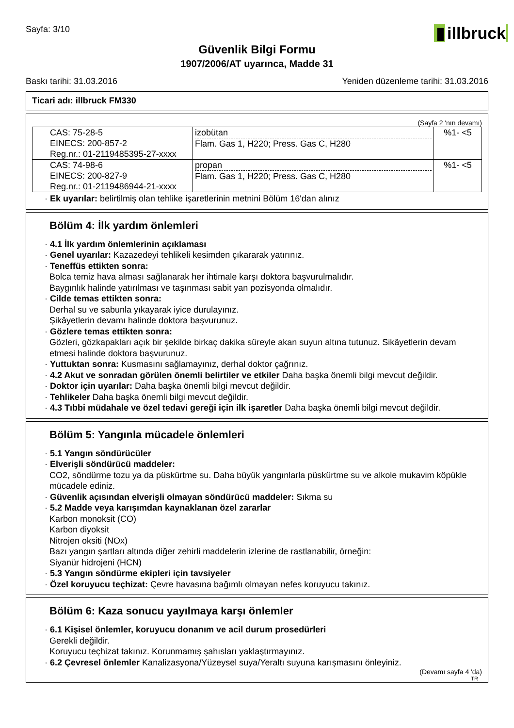Sayfa: 3/10
▮ illbruck
Güvenlik Bilgi Formu
1907/2006/AT uyarınca, Madde 31
Baskı tarihi: 31.03.2016 Yeniden düzenleme tarihi: 31.03.2016
Ticari adı: illbruck FM330
(Sayfa 2 'nın devamı)
| CAS: 75-28-5 EINECS: 200-857-2 Reg.nr.: 01-2119485395-27-xxxx | izobütan Flam. Gas 1, H220; Press. Gas C, H280 | %1- <5 |
| CAS: 74-98-6 EINECS: 200-827-9 Reg.nr.: 01-2119486944-21-xxxx | propan Flam. Gas 1, H220; Press. Gas C, H280 | %1- <5 |
· Ek uyarılar: belirtilmiş olan tehlike işaretlerinin metnini Bölüm 16'dan alınız
Bölüm 4: İlk yardım önlemleri
· 4.1 İlk yardım önlemlerinin açıklaması
· Genel uyarılar: Kazazedeyi tehlikeli kesimden çıkararak yatırınız.
· Teneffüs ettikten sonra:
Bolca temiz hava alması sağlanarak her ihtimale karşı doktora başvurulmalıdır.
Baygınlık halinde yatırılması ve taşınması sabit yan pozisyonda olmalıdır.
· Cilde temas ettikten sonra:
Derhal su ve sabunla yıkayarak iyice durulayınız.
Şikâyetlerin devamı halinde doktora başvurunuz.
· Gözlere temas ettikten sonra:
Gözleri, gözkapakları açık bir şekilde birkaç dakika süreyle akan suyun altına tutunuz. Sikâyetlerin devam etmesi halinde doktora başvurunuz.
· Yuttuktan sonra: Kusmasını sağlamayınız, derhal doktor çağrınız.
· 4.2 Akut ve sonradan görülen önemli belirtiler ve etkiler Daha başka önemli bilgi mevcut değildir.
· Doktor için uyarılar: Daha başka önemli bilgi mevcut değildir.
· Tehlikeler Daha başka önemli bilgi mevcut değildir.
· 4.3 Tıbbi müdahale ve özel tedavi gereği için ilk işaretler Daha başka önemli bilgi mevcut değildir.
Bölüm 5: Yangınla mücadele önlemleri
· 5.1 Yangın söndürücüler
· Elverişli söndürücü maddeler:
CO2, söndürme tozu ya da püskürtme su. Daha büyük yangınlarla püskürtme su ve alkole mukavim köpükle mücadele ediniz.
· Güvenlik açısından elverişli olmayan söndürücü maddeler: Sıkma su
· 5.2 Madde veya karışımdan kaynaklanan özel zararlar
Karbon monoksit (CO)
Karbon diyoksit
Nitrojen oksiti (NOx)
Bazı yangın şartları altında diğer zehirli maddelerin izlerine de rastlanabilir, örneğin:
Siyanür hidrojeni (HCN)
· 5.3 Yangın söndürme ekipleri için tavsiyeler
· Özel koruyucu teçhizat: Çevre havasına bağımlı olmayan nefes koruyucu takınız.
Bölüm 6: Kaza sonucu yayılmaya karşı önlemler
· 6.1 Kişisel önlemler, koruyucu donanım ve acil durum prosedürleri
Gerekli değildir.
Koruyucu teçhizat takınız. Korunmamış şahısları yaklaştırmayınız.
· 6.2 Çevresel önlemler Kanalizasyona/Yüzeysel suya/Yeraltı suyuna karışmasını önleyiniz.
(Devamı sayfa 4 'da)
TR